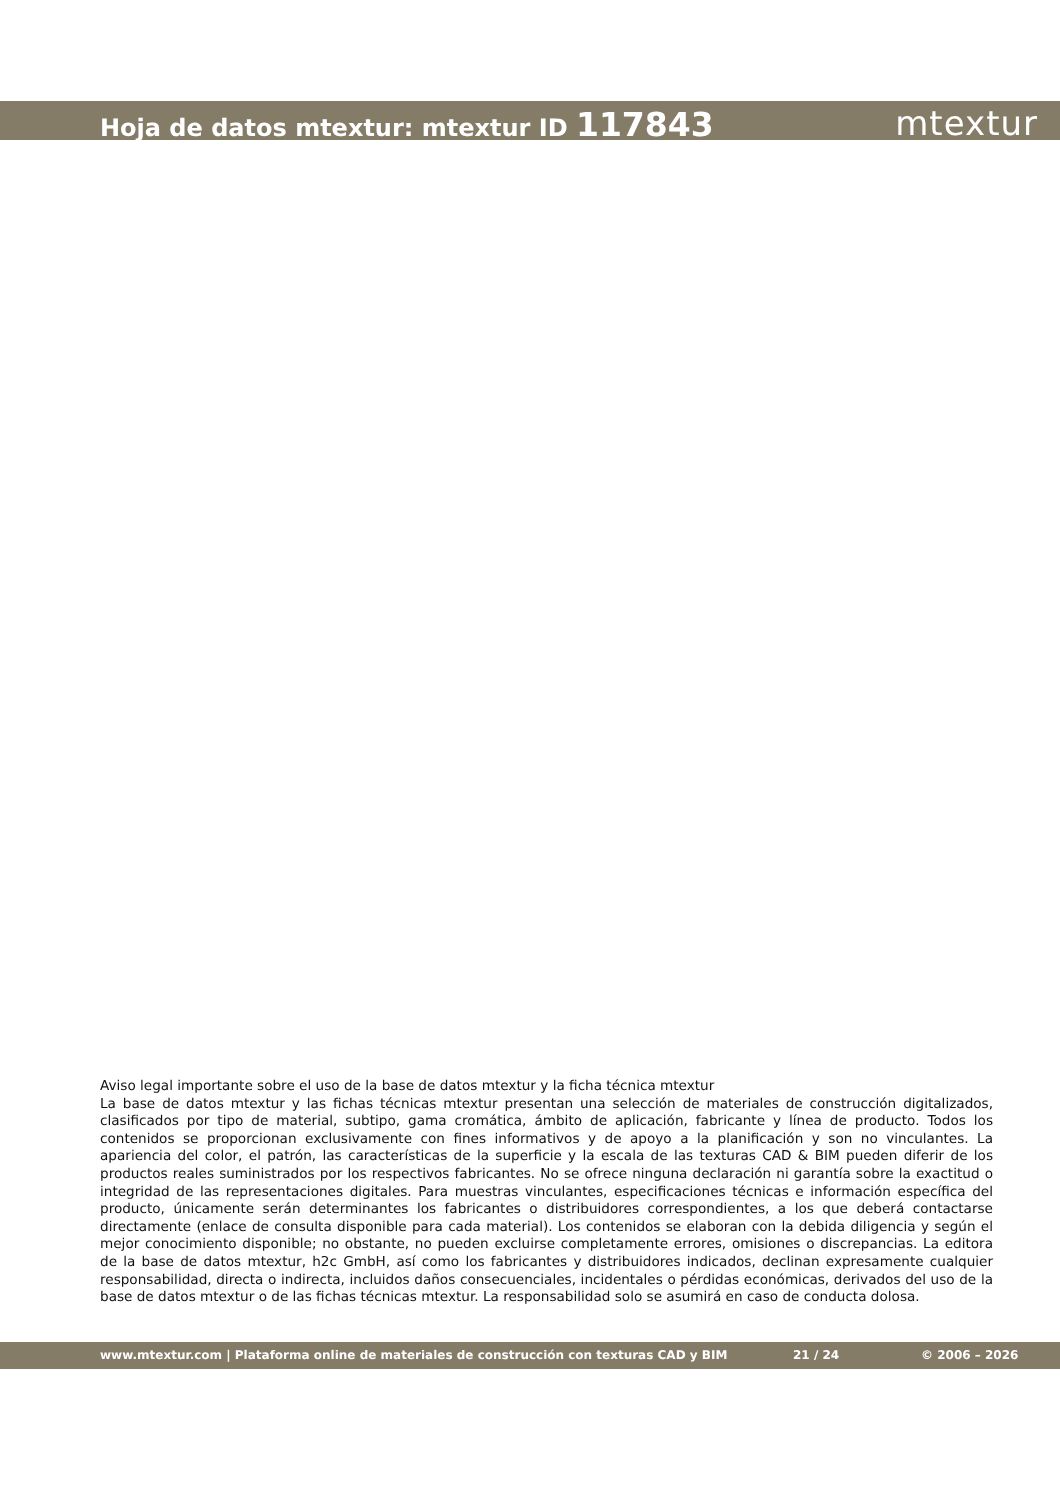Hoja de datos mtextur: mtextur ID 117843 mtextur
Aviso legal importante sobre el uso de la base de datos mtextur y la ficha técnica mtextur
La base de datos mtextur y las fichas técnicas mtextur presentan una selección de materiales de construcción digitalizados, clasificados por tipo de material, subtipo, gama cromática, ámbito de aplicación, fabricante y línea de producto. Todos los contenidos se proporcionan exclusivamente con fines informativos y de apoyo a la planificación y son no vinculantes. La apariencia del color, el patrón, las características de la superficie y la escala de las texturas CAD & BIM pueden diferir de los productos reales suministrados por los respectivos fabricantes. No se ofrece ninguna declaración ni garantía sobre la exactitud o integridad de las representaciones digitales. Para muestras vinculantes, especificaciones técnicas e información específica del producto, únicamente serán determinantes los fabricantes o distribuidores correspondientes, a los que deberá contactarse directamente (enlace de consulta disponible para cada material). Los contenidos se elaboran con la debida diligencia y según el mejor conocimiento disponible; no obstante, no pueden excluirse completamente errores, omisiones o discrepancias. La editora de la base de datos mtextur, h2c GmbH, así como los fabricantes y distribuidores indicados, declinan expresamente cualquier responsabilidad, directa o indirecta, incluidos daños consecuenciales, incidentales o pérdidas económicas, derivados del uso de la base de datos mtextur o de las fichas técnicas mtextur. La responsabilidad solo se asumirá en caso de conducta dolosa.
www.mtextur.com | Plataforma online de materiales de construcción con texturas CAD y BIM 21 / 24 © 2006 – 2026